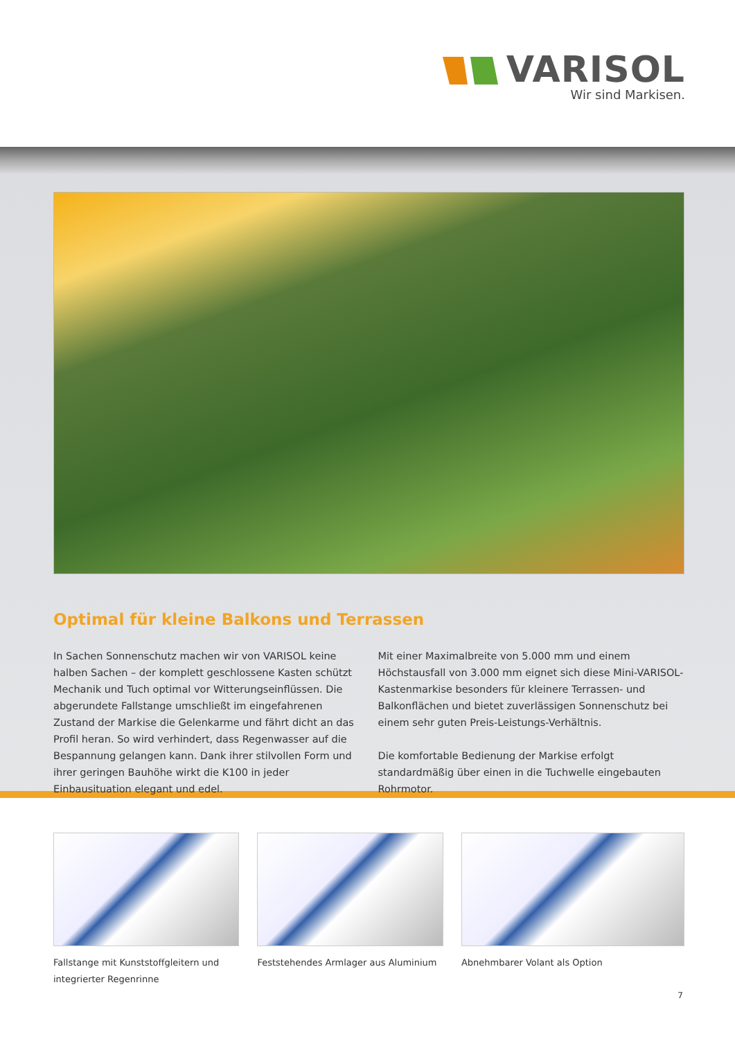VARISOL
Wir sind Markisen.
Optimal für kleine Balkons und Terrassen
In Sachen Sonnenschutz machen wir von VARISOL keine halben Sachen – der komplett geschlossene Kasten schützt Mechanik und Tuch optimal vor Witterungseinflüssen. Die abgerundete Fallstange umschließt im eingefahrenen Zustand der Markise die Gelenkarme und fährt dicht an das Profil heran. So wird verhindert, dass Regenwasser auf die Bespannung gelangen kann. Dank ihrer stilvollen Form und ihrer geringen Bauhöhe wirkt die K100 in jeder Einbausituation elegant und edel.
Mit einer Maximalbreite von 5.000 mm und einem Höchstausfall von 3.000 mm eignet sich diese Mini-VARISOL-Kastenmarkise besonders für kleinere Terrassen- und Balkonflächen und bietet zuverlässigen Sonnenschutz bei einem sehr guten Preis-Leistungs-Verhältnis.
Die komfortable Bedienung der Markise erfolgt standardmäßig über einen in die Tuchwelle eingebauten Rohrmotor.
Fallstange mit Kunststoffgleitern und integrierter Regenrinne
Feststehendes Armlager aus Aluminium
Abnehmbarer Volant als Option
7